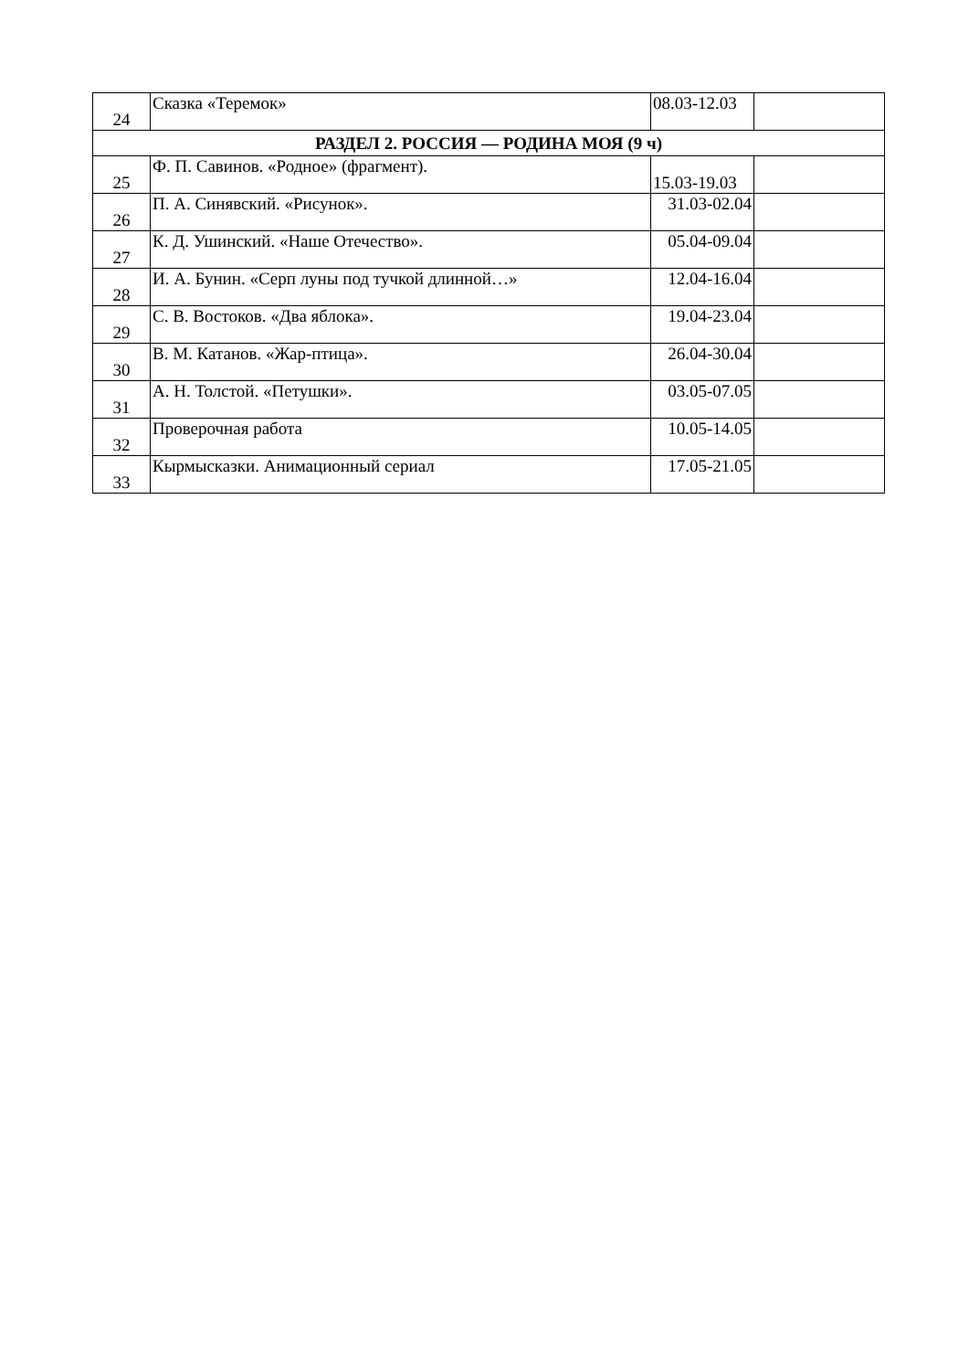| 24 | Сказка «Теремок» | 08.03-12.03 | |
| РАЗДЕЛ 2. РОССИЯ — РОДИНА МОЯ (9 ч) | | | |
| 25 | Ф. П. Савинов. «Родное» (фрагмент). | 15.03-19.03 | |
| 26 | П. А. Синявский. «Рисунок». | 31.03-02.04 | |
| 27 | К. Д. Ушинский. «Наше Отечество». | 05.04-09.04 | |
| 28 | И. А. Бунин. «Серп луны под тучкой длинной…» | 12.04-16.04 | |
| 29 | С. В. Востоков. «Два яблока». | 19.04-23.04 | |
| 30 | В. М. Катанов. «Жар-птица». | 26.04-30.04 | |
| 31 | А. Н. Толстой. «Петушки». | 03.05-07.05 | |
| 32 | Проверочная работа | 10.05-14.05 | |
| 33 | Кырмысказки. Анимационный сериал | 17.05-21.05 | |